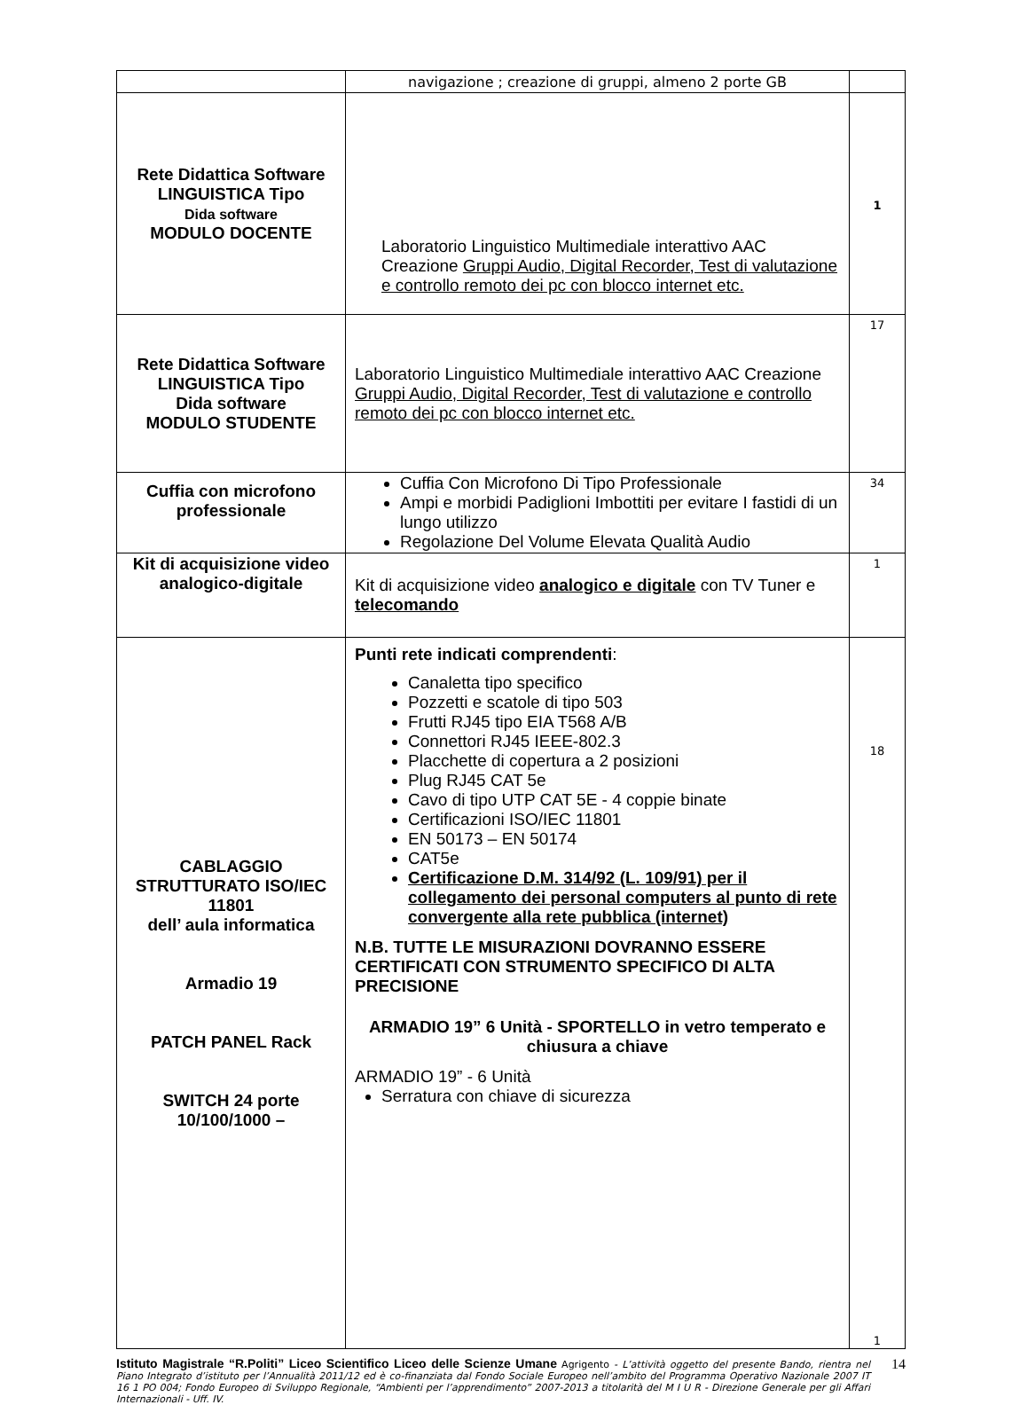| | navigazione ; creazione di gruppi, almeno 2 porte GB | |
| Rete Didattica Software LINGUISTICA Tipo Dida software MODULO DOCENTE | Laboratorio Linguistico Multimediale interattivo AAC Creazione Gruppi Audio, Digital Recorder, Test di valutazione e controllo remoto dei pc con blocco internet etc. | 1 |
| Rete Didattica Software LINGUISTICA Tipo Dida software MODULO STUDENTE | Laboratorio Linguistico Multimediale interattivo AAC Creazione Gruppi Audio, Digital Recorder, Test di valutazione e controllo remoto dei pc con blocco internet etc. | 17 |
| Cuffia con microfono professionale | Cuffia Con Microfono Di Tipo Professionale Ampi e morbidi Padiglioni Imbottiti per evitare I fastidi di un lungo utilizzo Regolazione Del Volume Elevata Qualità Audio | 34 |
| Kit di acquisizione video analogico-digitale | Kit di acquisizione video analogico e digitale con TV Tuner e telecomando | 1 |
| CABLAGGIO STRUTTURATO ISO/IEC 11801 dell’ aula informatica Armadio 19 PATCH PANEL Rack SWITCH 24 porte 10/100/1000 – | Punti rete indicati comprendenti : Canaletta tipo specifico Pozzetti e scatole di tipo 503 Frutti RJ45 tipo EIA T568 A/B Connettori RJ45 IEEE-802.3 Placchette di copertura a 2 posizioni Plug RJ45 CAT 5e Cavo di tipo UTP CAT 5E - 4 coppie binate Certificazioni ISO/IEC 11801 EN 50173 – EN 50174 CAT5e Certificazione D.M. 314/92 (L. 109/91) per il collegamento dei personal computers al punto di rete convergente alla rete pubblica (internet) N.B. TUTTE LE MISURAZIONI DOVRANNO ESSERE CERTIFICATI CON STRUMENTO SPECIFICO DI ALTA PRECISIONE ARMADIO 19” 6 Unità - SPORTELLO in vetro temperato e chiusura a chiave ARMADIO 19” - 6 Unità Serratura con chiave di sicurezza | 18 1 |
Istituto Magistrale “R.Politi” Liceo Scientifico Liceo delle Scienze Umane Agrigento - L’attività oggetto del presente Bando, rientra nel Piano Integrato d’istituto per l’Annualità 2011/12 ed è co-finanziata dal Fondo Sociale Europeo nell’ambito del Programma Operativo Nazionale 2007 IT 16 1 PO 004; Fondo Europeo di Sviluppo Regionale, “Ambienti per l’apprendimento” 2007-2013 a titolarità del M I U R - Direzione Generale per gli Affari Internazionali - Uff. IV.
14